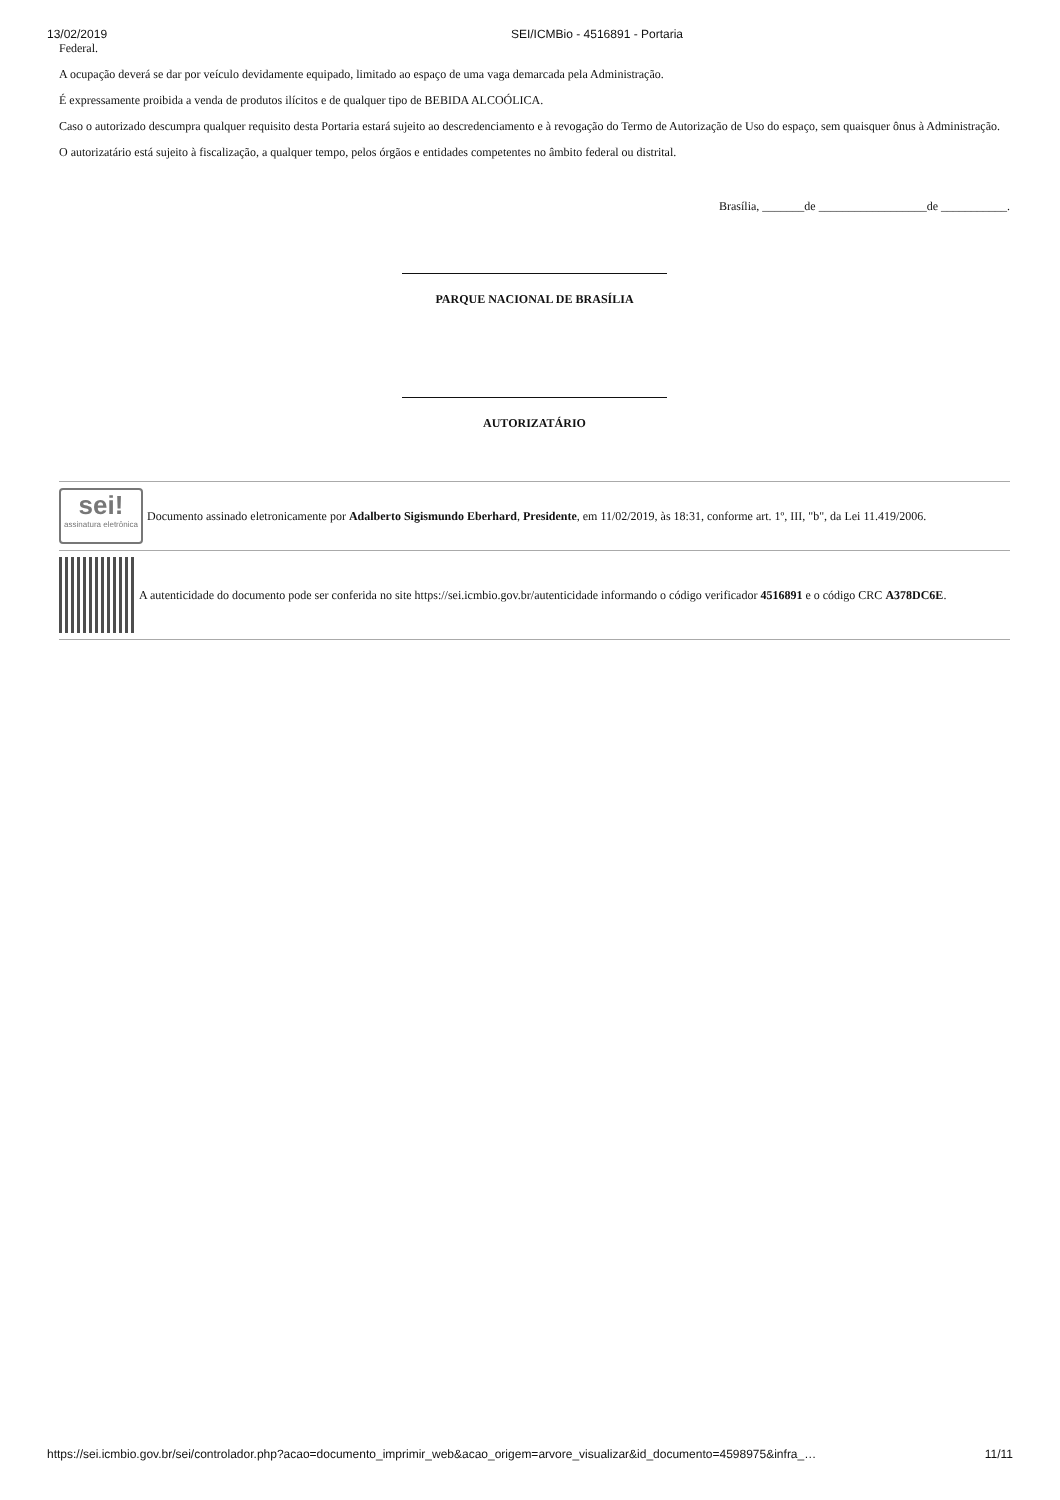13/02/2019 SEI/ICMBio - 4516891 - Portaria
Federal.
A ocupação deverá se dar por veículo devidamente equipado, limitado ao espaço de uma vaga demarcada pela Administração.
É expressamente proibida a venda de produtos ilícitos e de qualquer tipo de BEBIDA ALCOÓLICA.
Caso o autorizado descumpra qualquer requisito desta Portaria estará sujeito ao descredenciamento e à revogação do Termo de Autorização de Uso do espaço, sem quaisquer ônus à Administração.
O autorizatário está sujeito à fiscalização, a qualquer tempo, pelos órgãos e entidades competentes no âmbito federal ou distrital.
Brasília, _______de __________________de ___________.
PARQUE NACIONAL DE BRASÍLIA
AUTORIZATÁRIO
sei!
assinatura eletrônica
Documento assinado eletronicamente por Adalberto Sigismundo Eberhard, Presidente, em 11/02/2019, às 18:31, conforme art. 1º, III, "b", da Lei 11.419/2006.
A autenticidade do documento pode ser conferida no site https://sei.icmbio.gov.br/autenticidade informando o código verificador 4516891 e o código CRC A378DC6E.
https://sei.icmbio.gov.br/sei/controlador.php?acao=documento_imprimir_web&acao_origem=arvore_visualizar&id_documento=4598975&infra_… 11/11